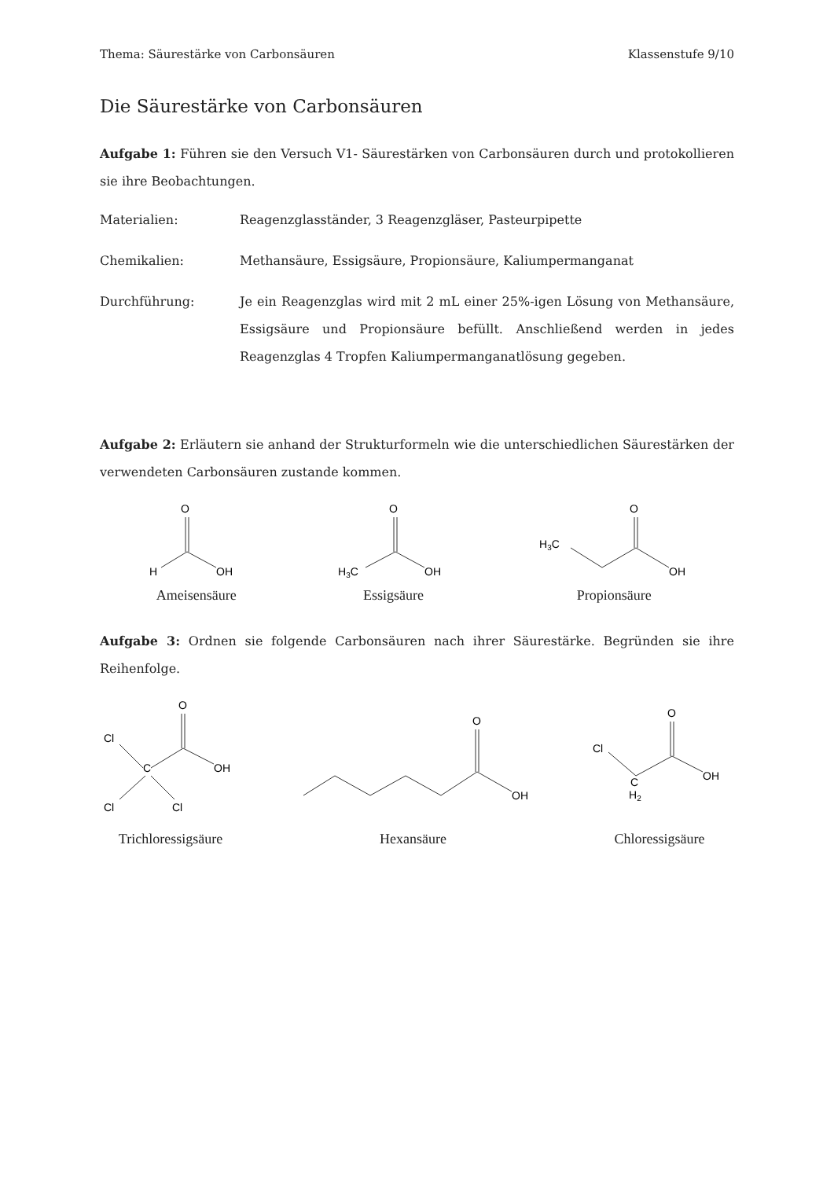Thema: Säurestärke von Carbonsäuren Klassenstufe 9/10
Die Säurestärke von Carbonsäuren
Aufgabe 1: Führen sie den Versuch V1- Säurestärken von Carbonsäuren durch und protokollieren sie ihre Beobachtungen.
Materialien: Reagenzglasständer, 3 Reagenzgläser, Pasteurpipette
Chemikalien: Methansäure, Essigsäure, Propionsäure, Kaliumpermanganat
Durchführung: Je ein Reagenzglas wird mit 2 mL einer 25%-igen Lösung von Methansäure, Essigsäure und Propionsäure befüllt. Anschließend werden in jedes Reagenzglas 4 Tropfen Kaliumpermanganatlösung gegeben.
Aufgabe 2: Erläutern sie anhand der Strukturformeln wie die unterschiedlichen Säurestärken der verwendeten Carbonsäuren zustande kommen.
O
H
OH
Ameisensäure
O
H3C
OH
Essigsäure
O
H3C
OH
Propionsäure
Aufgabe 3: Ordnen sie folgende Carbonsäuren nach ihrer Säurestärke. Begründen sie ihre Reihenfolge.
O
C
Cl
Cl
Cl
OH
Trichloressigsäure
O
OH
Hexansäure
O
Cl
C
H2
OH
Chloressigsäure